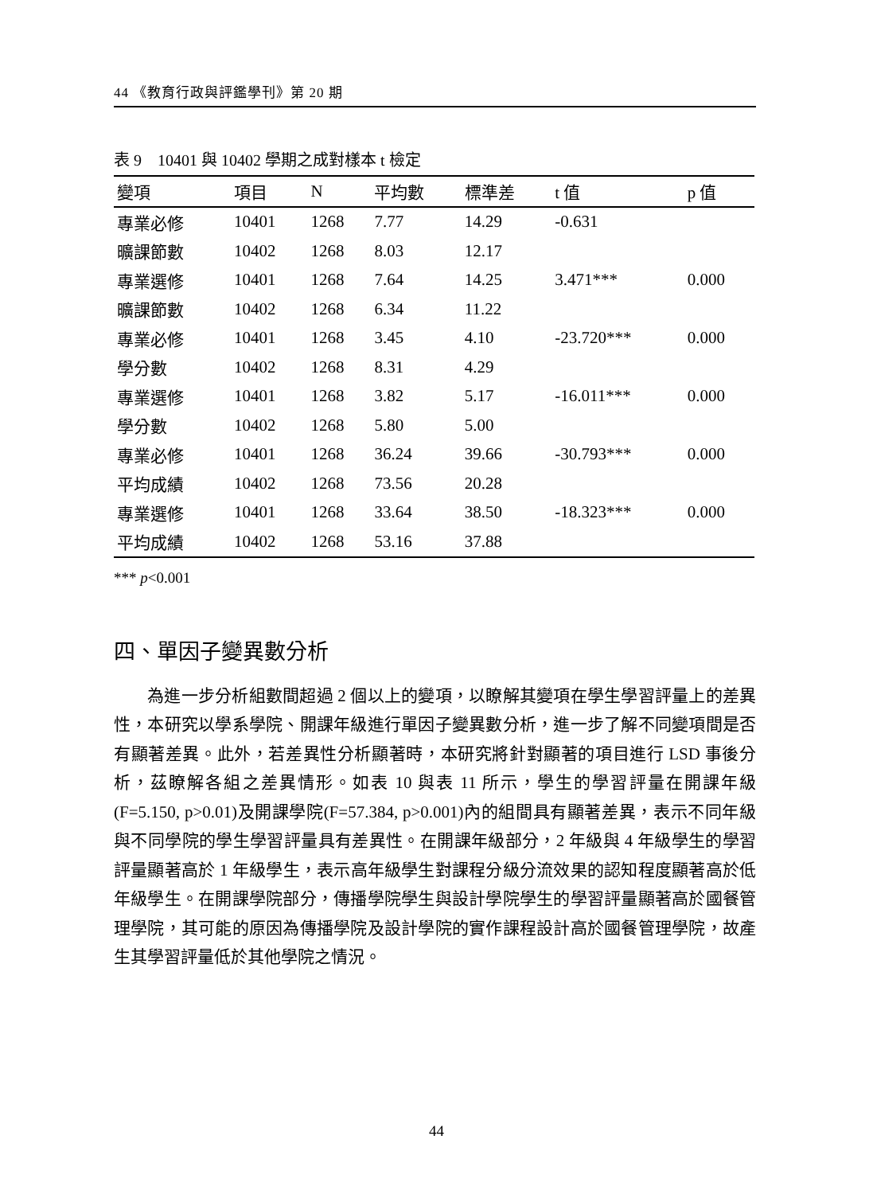44 《教育行政與評鑑學刊》第 20 期
表 9　10401 與 10402 學期之成對樣本 t 檢定
| 變項 | 項目 | N | 平均數 | 標準差 | t 值 | p 值 |
| --- | --- | --- | --- | --- | --- | --- |
| 專業必修 | 10401 | 1268 | 7.77 | 14.29 | -0.631 | |
| 曠課節數 | 10402 | 1268 | 8.03 | 12.17 | | |
| 專業選修 | 10401 | 1268 | 7.64 | 14.25 | 3.471*** | 0.000 |
| 曠課節數 | 10402 | 1268 | 6.34 | 11.22 | | |
| 專業必修 | 10401 | 1268 | 3.45 | 4.10 | -23.720*** | 0.000 |
| 學分數 | 10402 | 1268 | 8.31 | 4.29 | | |
| 專業選修 | 10401 | 1268 | 3.82 | 5.17 | -16.011*** | 0.000 |
| 學分數 | 10402 | 1268 | 5.80 | 5.00 | | |
| 專業必修 | 10401 | 1268 | 36.24 | 39.66 | -30.793*** | 0.000 |
| 平均成績 | 10402 | 1268 | 73.56 | 20.28 | | |
| 專業選修 | 10401 | 1268 | 33.64 | 38.50 | -18.323*** | 0.000 |
| 平均成績 | 10402 | 1268 | 53.16 | 37.88 | | |
*** p<0.001
四、單因子變異數分析
為進一步分析組數間超過 2 個以上的變項，以瞭解其變項在學生學習評量上的差異性，本研究以學系學院、開課年級進行單因子變異數分析，進一步了解不同變項間是否有顯著差異。此外，若差異性分析顯著時，本研究將針對顯著的項目進行 LSD 事後分析，茲瞭解各組之差異情形。如表 10 與表 11 所示，學生的學習評量在開課年級(F=5.150, p>0.01)及開課學院(F=57.384, p>0.001)內的組間具有顯著差異，表示不同年級與不同學院的學生學習評量具有差異性。在開課年級部分，2 年級與 4 年級學生的學習評量顯著高於 1 年級學生，表示高年級學生對課程分級分流效果的認知程度顯著高於低年級學生。在開課學院部分，傳播學院學生與設計學院學生的學習評量顯著高於國餐管理學院，其可能的原因為傳播學院及設計學院的實作課程設計高於國餐管理學院，故產生其學習評量低於其他學院之情況。
44